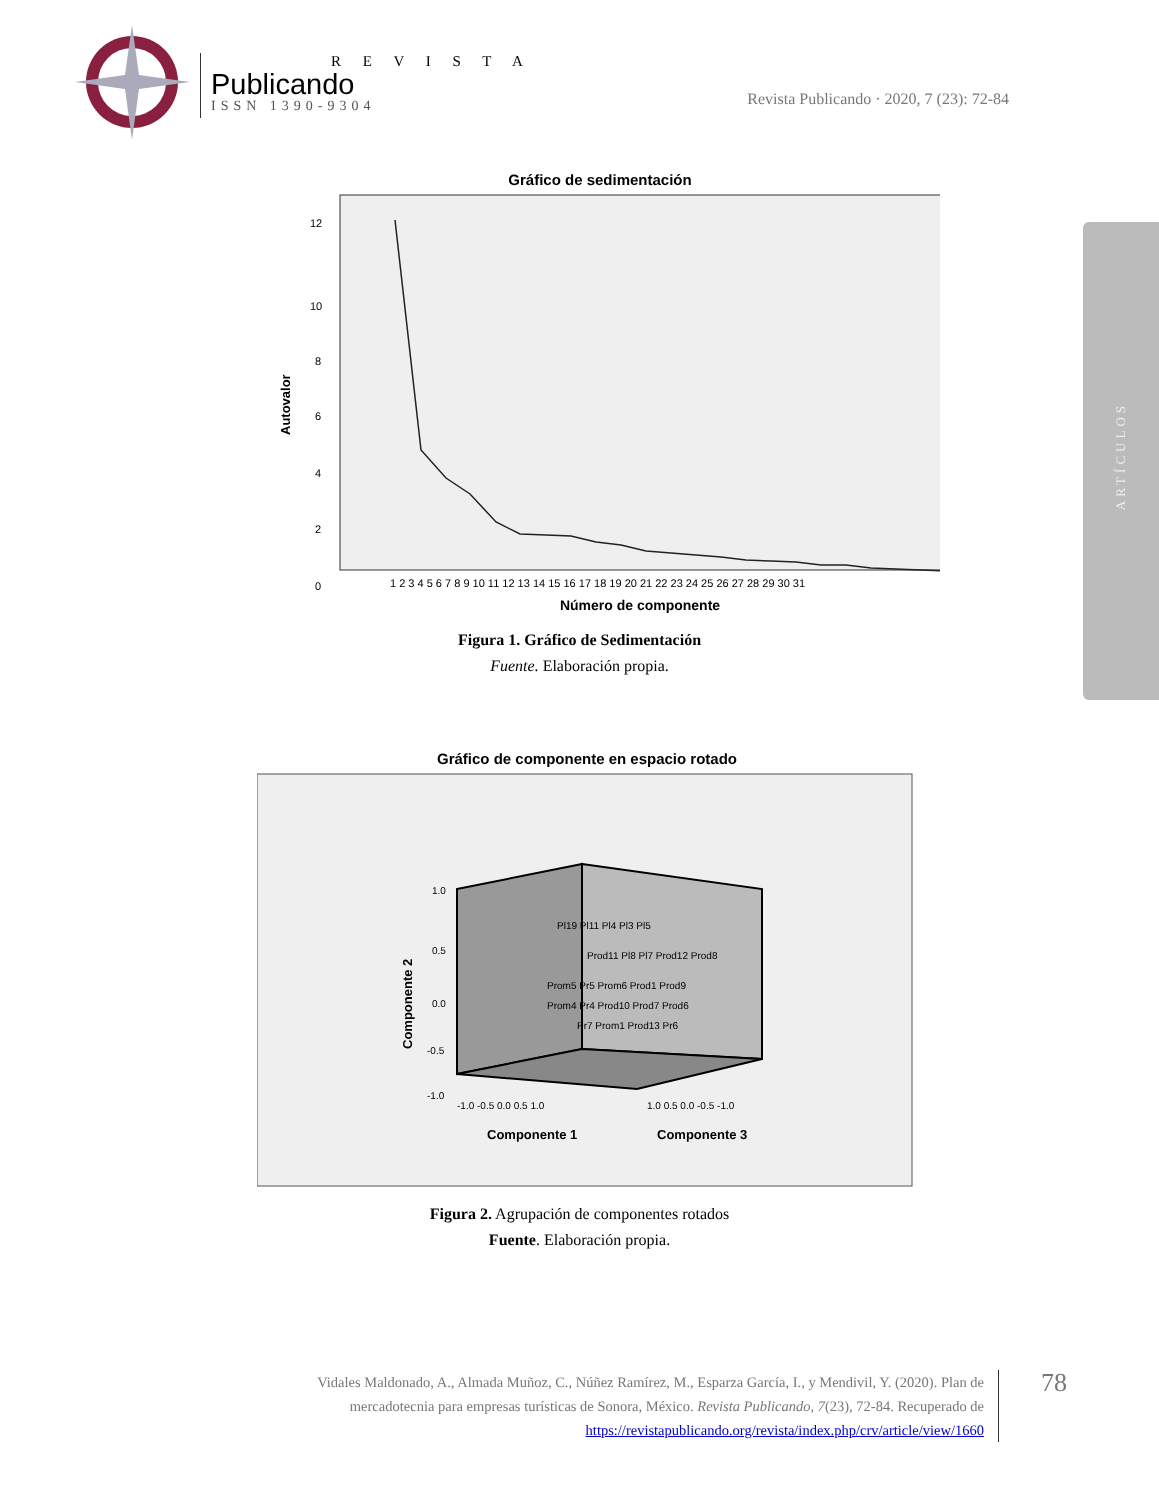R E V I S T A
Publicando
ISSN 1390-9304
Revista Publicando · 2020, 7 (23): 72-84
ARTÍCULOS
Gráfico de sedimentación
12
10
8
6
4
2
0
1 2 3 4 5 6 7 8 9 10 11 12 13 14 15 16 17 18 19 20 21 22 23 24 25 26 27 28 29 30 31
Número de componente
Autovalor
Figura 1. Gráfico de Sedimentación
Fuente. Elaboración propia.
Gráfico de componente en espacio rotado
Pl19 Pl11 Pl4 Pl3 Pl5
Prod11 Pl8 Pl7 Prod12 Prod8
Prom5 Pr5 Prom6 Prod1 Prod9
Prom4 Pr4 Prod10 Prod7 Prod6
Pr7 Prom1 Prod13 Pr6
1.0
0.5
0.0
-0.5
-1.0
-1.0 -0.5 0.0 0.5 1.0
1.0 0.5 0.0 -0.5 -1.0
Componente 1
Componente 3
Componente 2
Figura 2. Agrupación de componentes rotados
Fuente. Elaboración propia.
Vidales Maldonado, A., Almada Muñoz, C., Núñez Ramírez, M., Esparza García, I., y Mendivil, Y. (2020). Plan de mercadotecnia para empresas turísticas de Sonora, México. Revista Publicando, 7(23), 72-84. Recuperado de https://revistapublicando.org/revista/index.php/crv/article/view/1660
78